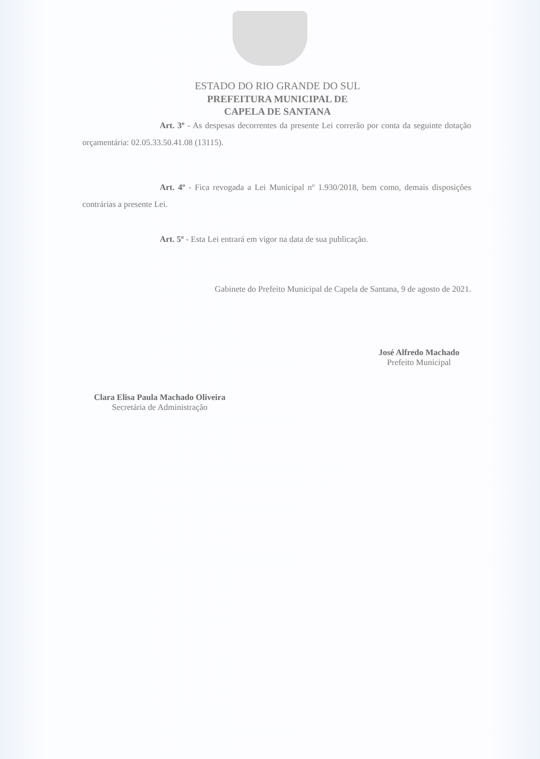ESTADO DO RIO GRANDE DO SUL
PREFEITURA MUNICIPAL DE
CAPELA DE SANTANA
Art. 3º - As despesas decorrentes da presente Lei correrão por conta da seguinte dotação orçamentária: 02.05.33.50.41.08 (13115).
Art. 4º - Fica revogada a Lei Municipal nº 1.930/2018, bem como, demais disposições contrárias a presente Lei.
Art. 5º - Esta Lei entrará em vigor na data de sua publicação.
Gabinete do Prefeito Municipal de Capela de Santana, 9 de agosto de 2021.
José Alfredo Machado
Prefeito Municipal
Clara Elisa Paula Machado Oliveira
Secretária de Administração